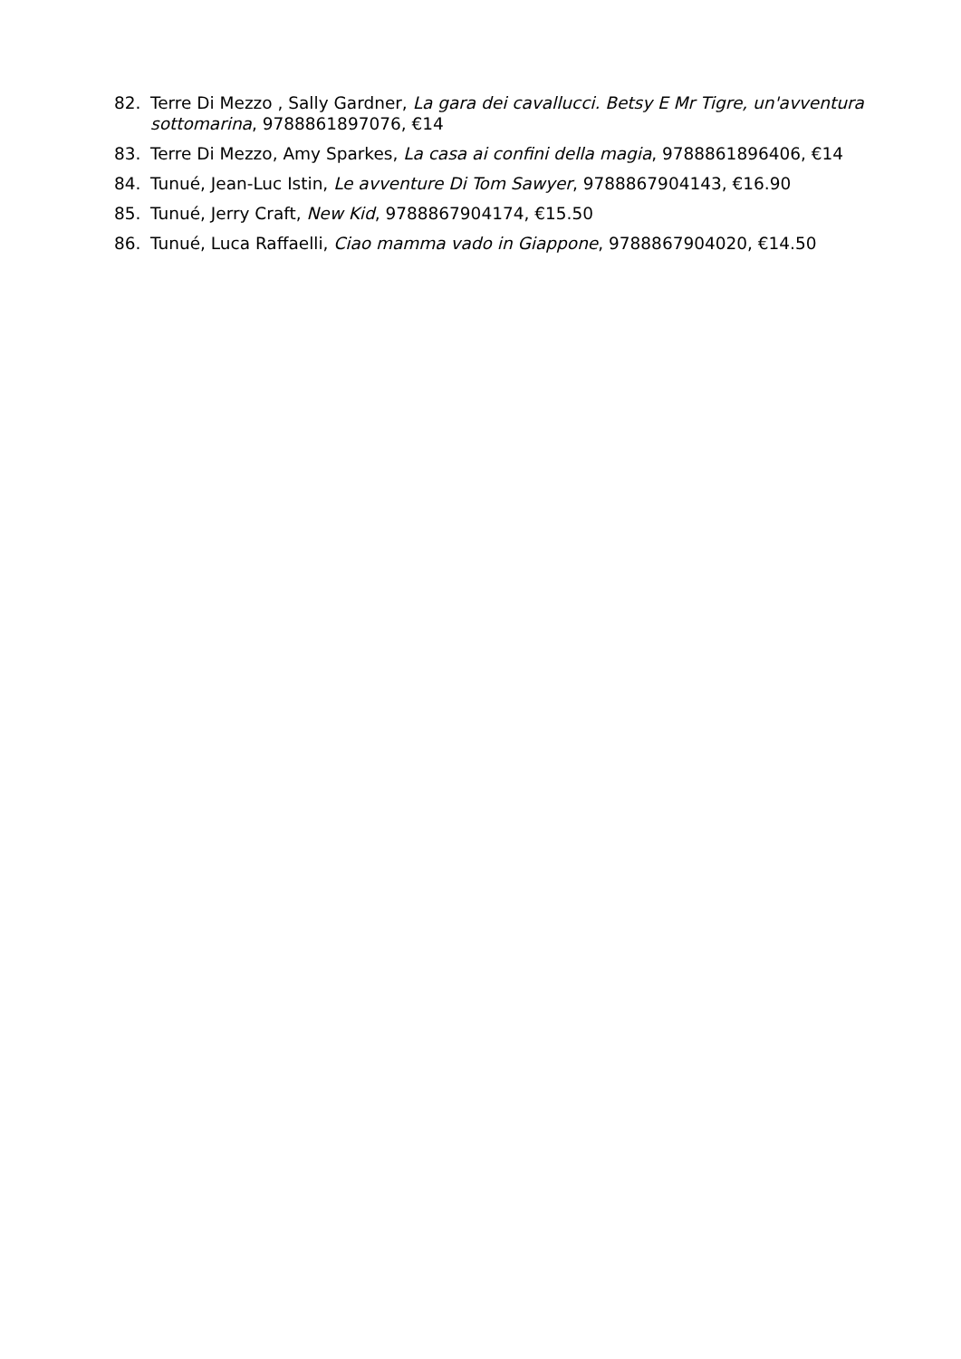82. Terre Di Mezzo , Sally Gardner, La gara dei cavallucci. Betsy E Mr Tigre, un'avventura sottomarina, 9788861897076, €14
83. Terre Di Mezzo, Amy Sparkes, La casa ai confini della magia, 9788861896406, €14
84. Tunué, Jean-Luc Istin, Le avventure Di Tom Sawyer, 9788867904143, €16.90
85. Tunué, Jerry Craft, New Kid, 9788867904174, €15.50
86. Tunué, Luca Raffaelli, Ciao mamma vado in Giappone, 9788867904020, €14.50